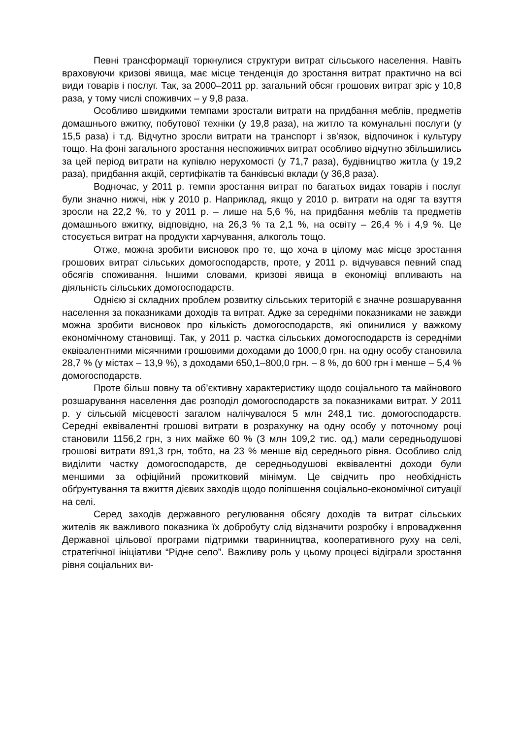Певні трансформації торкнулися структури витрат сільського населення. Навіть враховуючи кризові явища, має місце тенденція до зростання витрат практично на всі види товарів і послуг. Так, за 2000–2011 рр. загальний обсяг грошових витрат зріс у 10,8 раза, у тому числі споживчих – у 9,8 раза.
Особливо швидкими темпами зростали витрати на придбання меблів, предметів домашнього вжитку, побутової техніки (у 19,8 раза), на житло та комунальні послуги (у 15,5 раза) і т.д. Відчутно зросли витрати на транспорт і зв'язок, відпочинок і культуру тощо. На фоні загального зростання неспоживчих витрат особливо відчутно збільшились за цей період витрати на купівлю нерухомості (у 71,7 раза), будівництво житла (у 19,2 раза), придбання акцій, сертифікатів та банківські вклади (у 36,8 раза).
Водночас, у 2011 р. темпи зростання витрат по багатьох видах товарів і послуг були значно нижчі, ніж у 2010 р. Наприклад, якщо у 2010 р. витрати на одяг та взуття зросли на 22,2 %, то у 2011 р. – лише на 5,6 %, на придбання меблів та предметів домашнього вжитку, відповідно, на 26,3 % та 2,1 %, на освіту – 26,4 % і 4,9 %. Це стосується витрат на продукти харчування, алкоголь тощо.
Отже, можна зробити висновок про те, що хоча в цілому має місце зростання грошових витрат сільських домогосподарств, проте, у 2011 р. відчувався певний спад обсягів споживання. Іншими словами, кризові явища в економіці впливають на діяльність сільських домогосподарств.
Однією зі складних проблем розвитку сільських територій є значне розшарування населення за показниками доходів та витрат. Адже за середніми показниками не завжди можна зробити висновок про кількість домогосподарств, які опинилися у важкому економічному становищі. Так, у 2011 р. частка сільських домогосподарств із середніми еквівалентними місячними грошовими доходами до 1000,0 грн. на одну особу становила 28,7 % (у містах – 13,9 %), з доходами 650,1–800,0 грн. – 8 %, до 600 грн і менше – 5,4 % домогосподарств.
Проте більш повну та об’єктивну характеристику щодо соціального та майнового розшарування населення дає розподіл домогосподарств за показниками витрат. У 2011 р. у сільській місцевості загалом налічувалося 5 млн 248,1 тис. домогосподарств. Середні еквівалентні грошові витрати в розрахунку на одну особу у поточному році становили 1156,2 грн, з них майже 60 % (3 млн 109,2 тис. од.) мали середньодушові грошові витрати 891,3 грн, тобто, на 23 % менше від середнього рівня. Особливо слід виділити частку домогосподарств, де середньодушові еквівалентні доходи були меншими за офіційний прожитковий мінімум. Це свідчить про необхідність обґрунтування та вжиття дієвих заходів щодо поліпшення соціально-економічної ситуації на селі.
Серед заходів державного регулювання обсягу доходів та витрат сільських жителів як важливого показника їх добробуту слід відзначити розробку і впровадження Державної цільової програми підтримки тваринництва, кооперативного руху на селі, стратегічної ініціативи “Рідне село”. Важливу роль у цьому процесі відіграли зростання рівня соціальних ви-